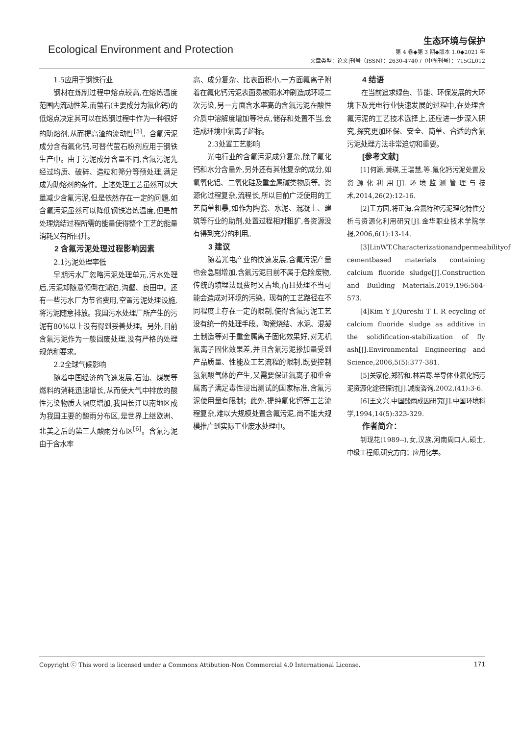Ecological Environment and Protection
生态环境与保护
第 4 卷◆第 3 期◆版本 1.0◆2021 年
文章类型：论文|刊号（ISSN）：2630-4740 /（中图刊号）：715GL012
1.5应用于钢铁行业
钢材在炼制过程中熔点较高,在熔炼温度范围内流动性差,而萤石(主要成分为氟化钙)的低熔点决定其可以在炼钢过程中作为一种很好的助熔剂,从而提高渣的流动性<sup>[5]</sup>。含氟污泥成分含有氟化钙,可替代萤石粉剂应用于钢铁生产中。由于污泥成分含量不同,含氟污泥先经过均质、破碎、造粒和筛分等预处理,满足成为助熔剂的条件。上述处理工艺虽然可以大量减少含氟污泥,但是依然存在一定的问题,如含氟污泥虽然可以降低钢铁冶炼温度,但是前处理烧结过程所需的能量使得整个工艺的能量消耗又有所回升。
2 含氟污泥处理过程影响因素
2.1污泥处理率低
早期污水厂忽略污泥处理单元,污水处理后,污泥却随意倾倒在湖泊,沟壑、良田中。还有一些污水厂为节省费用,空置污泥处理设施,将污泥随意排放。我国污水处理厂所产生的污泥有80%以上没有得到妥善处理。另外,目前含氟污泥作为一般固废处理,没有严格的处理规范和要求。
2.2全球气候影响
随着中国经济的飞速发展,石油、煤炭等燃料的消耗迅速增长,从而使大气中排放的酸性污染物质大幅度增加,我国长江以南地区成为我国主要的酸雨分布区,是世界上继欧洲、北美之后的第三大酸雨分布区<sup>[6]</sup>。含氟污泥由于含水率
高、成分复杂、比表面积小,一方面氟离子附着在氟化钙污泥表面易被雨水冲刷造成环境二次污染,另一方面含水率高的含氟污泥在酸性介质中溶解度增加等特点,储存和处置不当,会造成环境中氟离子超标。
2.3处置工艺影响
光电行业的含氟污泥成分复杂,除了氟化钙和水分含量外,另外还有其他复杂的成分,如氢氧化铝、二氧化硅及重金属碱类物质等。资源化过程复杂,流程长,所以目前广泛使用的工艺简单粗暴,如作为陶瓷、水泥、混凝土、建筑等行业的助剂,处置过程相对粗犷,各资源没有得到充分的利用。
3 建议
随着光电产业的快速发展,含氟污泥产量也会急剧增加,含氟污泥目前不属于危险废物,传统的填埋法既费时又占地,而且处理不当可能会造成对环境的污染。现有的工艺路径在不同程度上存在一定的限制,使得含氟污泥工艺没有统一的处理手段。陶瓷烧结、水泥、混凝土制造等对于重金属离子固化效果好,对无机氟离子固化效果差,并且含氟污泥掺加量受到产品质量、性能及工艺流程的限制,既要控制氢氟酸气体的产生,又需要保证氟离子和重金属离子满足毒性浸出测试的国家标准,含氟污泥使用量有限制；此外,提纯氟化钙等工艺流程复杂,难以大规模处置含氟污泥,尚不能大规模推广到实际工业废水处理中。
4 结语
在当前追求绿色、节能、环保发展的大环境下及光电行业快速发展的过程中,在处理含氟污泥的工艺技术选择上,还应进一步深入研究,探究更加环保、安全、简单、合适的含氟污泥处理方法非常迫切和重要。
[参考文献]
[1]何源,黄瑛,王瑞慧,等.氟化钙污泥处置及资源化利用[J].环境监测管理与技术,2014,26(2):12-16.
[2]王方园,将正海.含氟特种污泥理化特性分析与资源化利用研究[J].金华职业技术学院学报,2006,6(1):13-14.
[3]LinWT.Characterizationandpermeabilityof cementbased materials containing calcium fluoride sludge[J].Construction and Building Materials,2019,196:564-573.
[4]Kim Y J,Qureshi T I. R ecycling of calcium fluoride sludge as additive in the solidification-stabilization of fly ash[J].Environmental Engineering and Science,2006,5(5):377-381.
[5]关家伦,郑智和,林岩骞.半导体业氟化钙污泥资源化途径探讨[J].减废咨询,2002,(41):3-6.
[6]王文兴.中国酸雨成因研究[J].中国环境科学,1994,14(5):323-329.
作者简介：
钊现花(1989--),女,汉族,河南周口人,硕士,中级工程师,研究方向；应用化学。
Copyright ⓒ This word is licensed under a Commons Attibution-Non Commercial 4.0 International License. 171